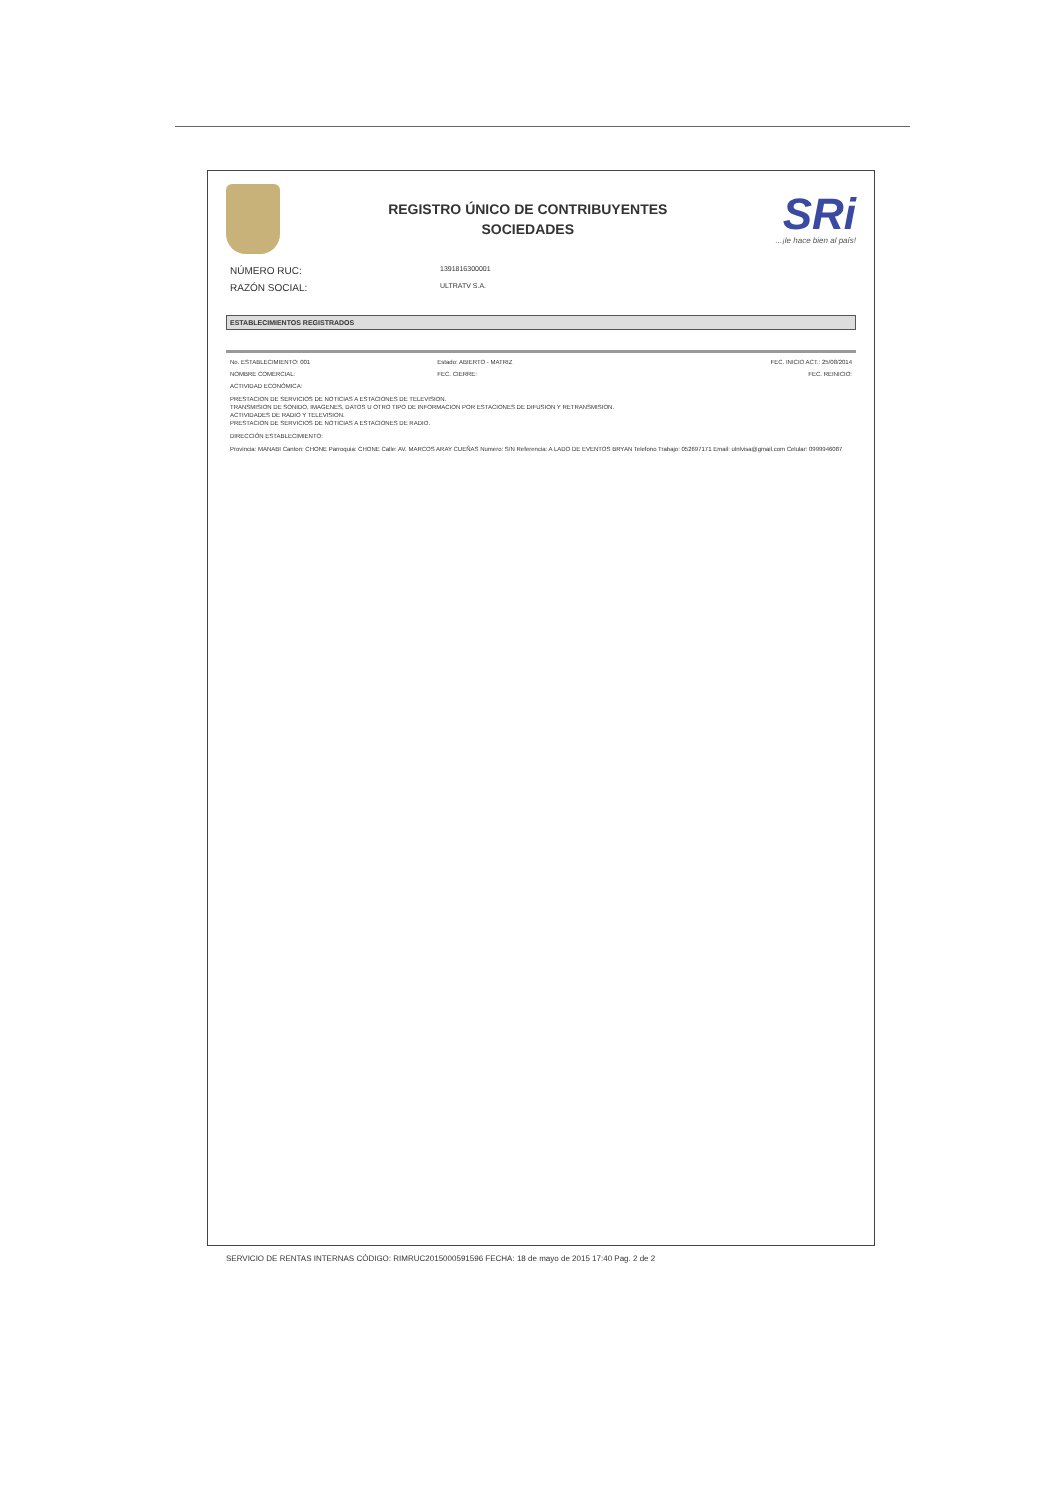REGISTRO ÚNICO DE CONTRIBUYENTES
SOCIEDADES
SRi...¡le hace bien al país!
NÚMERO RUC: 1391816300001
RAZÓN SOCIAL: ULTRATV S.A.
ESTABLECIMIENTOS REGISTRADOS
No. ESTABLECIMIENTO: 001 Estado: ABIERTO - MATRIZ FEC. INICIO ACT.: 25/08/2014
NOMBRE COMERCIAL: FEC. CIERRE: FEC. REINICIO:
ACTIVIDAD ECONÓMICA:
PRESTACION DE SERVICIOS DE NOTICIAS A ESTACIONES DE TELEVISION.
TRANSMISION DE SONIDO, IMAGENES, DATOS U OTRO TIPO DE INFORMACION POR ESTACIONES DE DIFUSION Y RETRANSMISION.
ACTIVIDADES DE RADIO Y TELEVISION.
PRESTACION DE SERVICIOS DE NOTICIAS A ESTACIONES DE RADIO.
DIRECCIÓN ESTABLECIMIENTO:
Provincia: MANABI Canton: CHONE Parroquia: CHONE Calle: AV. MARCOS ARAY CUEÑAS Numero: S/N Referencia: A LADO DE EVENTOS BRYAN Telefono Trabajo: 052697171 Email: ulnlvisa@gmail.com Celular: 0999946087
SERVICIO DE RENTAS INTERNAS CÓDIGO: RIMRUC2015000591596 FECHA: 18 de mayo de 2015 17:40 Pag. 2 de 2